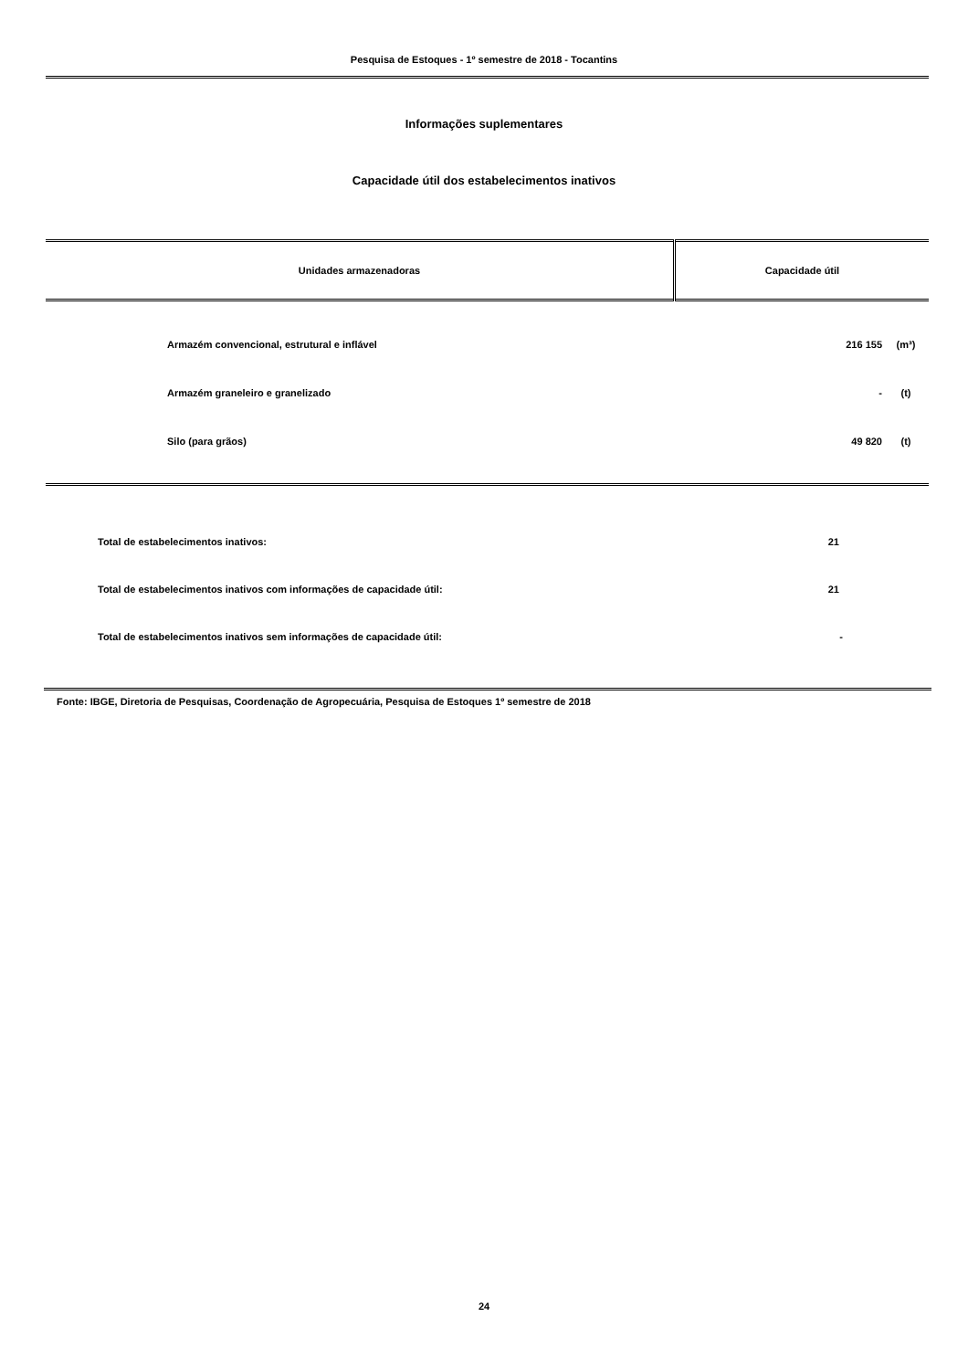Pesquisa de Estoques - 1º semestre de 2018 - Tocantins
Informações suplementares
Capacidade útil dos estabelecimentos inativos
| Unidades armazenadoras | Capacidade útil |
| --- | --- |
| Armazém convencional, estrutural e inflável | 216 155 | (m³) |
| Armazém graneleiro e granelizado | - | (t) |
| Silo (para grãos) | 49 820 | (t) |
| Total de estabelecimentos inativos: | 21 |
| Total de estabelecimentos inativos com informações de capacidade útil: | 21 |
| Total de estabelecimentos inativos sem informações de capacidade útil: | - |
Fonte: IBGE, Diretoria de Pesquisas, Coordenação de Agropecuária, Pesquisa de Estoques 1º semestre de 2018
24